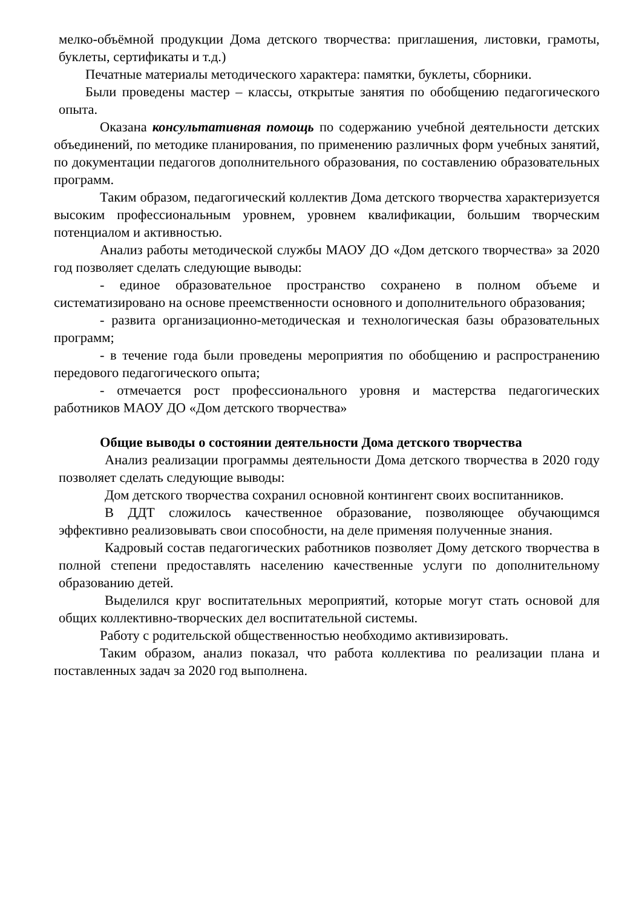мелко-объёмной продукции Дома детского творчества: приглашения, листовки, грамоты, буклеты, сертификаты и т.д.)
Печатные материалы методического характера: памятки, буклеты, сборники.
Были проведены мастер – классы, открытые занятия по обобщению педагогического опыта.
Оказана консультативная помощь по содержанию учебной деятельности детских объединений, по методике планирования, по применению различных форм учебных занятий, по документации педагогов дополнительного образования, по составлению образовательных программ.
Таким образом, педагогический коллектив Дома детского творчества характеризуется высоким профессиональным уровнем, уровнем квалификации, большим творческим потенциалом и активностью.
Анализ работы методической службы МАОУ ДО «Дом детского творчества» за 2020 год позволяет сделать следующие выводы:
- единое образовательное пространство сохранено в полном объеме и систематизировано на основе преемственности основного и дополнительного образования;
- развита организационно-методическая и технологическая базы образовательных программ;
- в течение года были проведены мероприятия по обобщению и распространению передового педагогического опыта;
- отмечается рост профессионального уровня и мастерства педагогических работников МАОУ ДО «Дом детского творчества»
Общие выводы о состоянии деятельности Дома детского творчества
Анализ реализации программы деятельности Дома детского творчества в 2020 году позволяет сделать следующие выводы:
Дом детского творчества сохранил основной контингент своих воспитанников.
В ДДТ сложилось качественное образование, позволяющее обучающимся эффективно реализовывать свои способности, на деле применяя полученные знания.
Кадровый состав педагогических работников позволяет Дому детского творчества в полной степени предоставлять населению качественные услуги по дополнительному образованию детей.
Выделился круг воспитательных мероприятий, которые могут стать основой для общих коллективно-творческих дел воспитательной системы.
Работу с родительской общественностью необходимо активизировать.
Таким образом, анализ показал, что работа коллектива по реализации плана и поставленных задач за 2020 год выполнена.